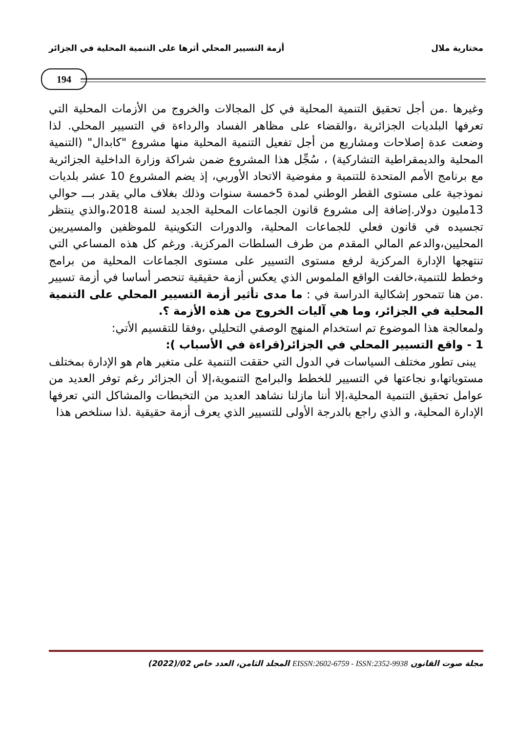مختارية ملال أزمة التسيير المحلي أثرها على التنمية المحلية في الجزائر
194
وغيرها .من أجل تحقيق التنمية المحلية في كل المجالات والخروج من الأزمات المحلية التي تعرفها البلديات الجزائرية ،والقضاء على مظاهر الفساد والرداءة في التسيير المحلي. لذا وضعت عدة إصلاحات ومشاريع من أجل تفعيل التنمية المحلية منها مشروع "كابدال" (التنمية المحلية والديمقراطية التشاركية) ، سُجِّل هذا المشروع ضمن شراكة وزارة الداخلية الجزائرية مع برنامج الأمم المتحدة للتنمية و مفوضية الاتحاد الأوربي، إذ يضم المشروع 10 عشر بلديات نموذجية على مستوى القطر الوطني لمدة 5خمسة سنوات وذلك بغلاف مالي يقدر بـــ حوالي 13مليون دولار.إضافة إلى مشروع قانون الجماعات المحلية الجديد لسنة 2018،والذي ينتظر تجسيده في قانون فعلي للجماعات المحلية، والدورات التكوينية للموظفين والمسيريين المحليين،والدعم المالي المقدم من طرف السلطات المركزية. ورغم كل هذه المساعي التي تنتهجها الإدارة المركزية لرفع مستوى التسيير على مستوى الجماعات المحلية من برامج وخطط للتنمية،خالفت الواقع الملموس الذي يعكس أزمة حقيقية تنحصر أساسا في أزمة تسيير .من هنا تتمحور إشكالية الدراسة في : ما مدى تأثير أزمة التسيير المحلي على التنمية المحلية في الجزائر، وما هي آليات الخروج من هذه الأزمة ؟.
ولمعالجة هذا الموضوع تم استخدام المنهج الوصفي التحليلي ،وفقا للتقسيم الأتي:
1 - واقع التسيير المحلي في الجزائر(قراءة في الأسباب ):
يبنى تطور مختلف السياسات في الدول التي حققت التنمية على متغير هام هو الإدارة بمختلف مستوياتها،و نجاعتها في التسيير للخطط والبرامج التنموية،إلا أن الجزائر رغم توفر العديد من عوامل تحقيق التنمية المحلية،إلا أننا مازلنا نشاهد العديد من التخبطات والمشاكل التي تعرفها الإدارة المحلية، و الذي راجع بالدرجة الأولى للتسيير الذي يعرف أزمة حقيقية .لذا سنلخص هذا
مجلة صوت القانون EISSN:2602-6759 - ISSN:2352-9938 المجلد الثامن، العدد خاص 02/(2022)